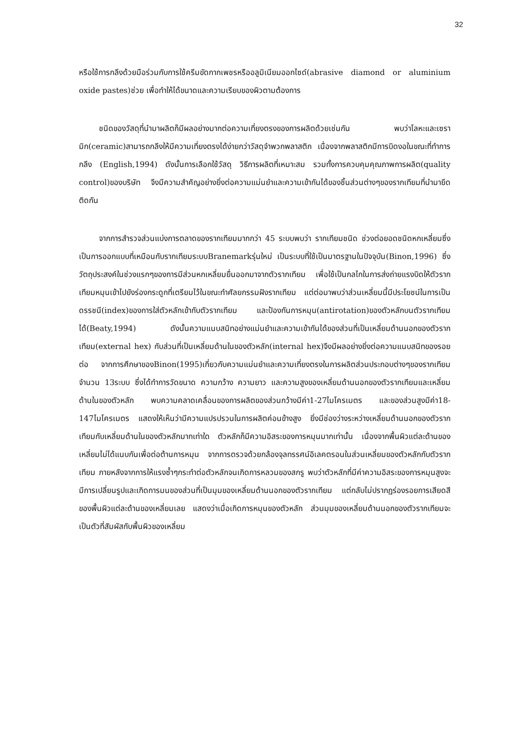32
หรือใช้การกลึงด้วยมือร่วมกับการใช้ครีมขัดกากเพชรหรืออลูมิเนียมออกไซด์(abrasive diamond or aluminium oxide pastes)ช่วย เพื่อทำให้ได้ขนาดและความเรียบของผิวตามต้องการ
ชนิดของวัสดุที่นำมาผลิตก็มีผลอย่างมากต่อความเที่ยงตรงของการผลิตด้วยเช่นกัน พบว่าโลหะและเซรามิก(ceramic)สามารถกลึงให้มีความเที่ยงตรงได้ง่ายกว่าวัสดุจำพวกพลาสติก เนื่องจากพลาสติกมีการบิดงอในขณะที่ทำการกลึง (English,1994) ดังนั้นการเลือกใช้วัสดุ วิธีการผลิตที่เหมาะสม รวมทั้งการควบคุมคุณภาพการผลิต(quality control)ของบริษัท จึงมีความสำคัญอย่างยิ่งต่อความแม่นยำและความเข้ากันได้ของชิ้นส่วนต่างๆของรากเทียมที่นำมายึดติดกัน
จากการสำรวจส่วนแบ่งการตลาดของรากเทียมมากกว่า 45 ระบบพบว่า รากเทียมชนิด ช่วงต่อยอดชนิดหกเหลี่ยมซึ่งเป็นการออกแบบที่เหมือนกับรากเทียมระบบBranemarkรุ่นใหม่ เป็นระบบที่ใช้เป็นมาตรฐานในปัจจุบัน(Binon,1996) ซึ่งวัตถุประสงค์ในช่วงแรกๆของการมีส่วนหกเหลี่ยมยื่นออกมาจากตัวรากเทียม เพื่อใช้เป็นกลไกในการส่งถ่ายแรงบิดให้ตัวรากเทียมหมุนเข้าไปยังร่องกระดูกที่เตรียมไว้ในขณะทำศัลยกรรมฝังรากเทียม แต่ต่อมาพบว่าส่วนเหลี่ยมนี้มีประโยชน์ในการเป็นดรรชนี(index)ของการใส่ตัวหลักเข้ากับตัวรากเทียม และป้องกันการหมุน(antirotation)ของตัวหลักบนตัวรากเทียมได้(Beaty,1994) ดังนั้นความแนบสนิทอย่างแม่นยำและความเข้ากันได้ของส่วนที่เป็นเหลี่ยมด้านนอกของตัวรากเทียม(external hex) กับส่วนที่เป็นเหลี่ยมด้านในของตัวหลัก(internal hex)จึงมีผลอย่างยิ่งต่อความแนบสนิทของรอยต่อ จากการศึกษาของBinon(1995)เกี่ยวกับความแม่นยำและความเที่ยงตรงในการผลิตส่วนประกอบต่างๆของรากเทียมจำนวน 13ระบบ ซึ่งได้ทำการวัดขนาด ความกว้าง ความยาว และความสูงของเหลี่ยมด้านนอกของตัวรากเทียมและเหลี่ยมด้านในของตัวหลัก พบความคลาดเคลื่อนของการผลิตของส่วนกว้างมีค่า1-27ไมโครเมตร และของส่วนสูงมีค่า18-147ไมโครเมตร แสดงให้เห็นว่ามีความแปรปรวนในการผลิตค่อนข้างสูง ยิ่งมีช่องว่างระหว่างเหลี่ยมด้านนอกของตัวรากเทียมกับเหลี่ยมด้านในของตัวหลักมากเท่าใด ตัวหลักก็มีความอิสระของการหมุนมากเท่านั้น เนื่องจากพื้นผิวแต่ละด้านของเหลี่ยมไม่ได้แนบกันเพื่อต่อต้านการหมุน จากการตรวจด้วยกล้องจุลทรรศน์อิเลคตรอนในส่วนเหลี่ยมของตัวหลักกับตัวรากเทียม ภายหลังจากการให้แรงซ้ำๆกระทำต่อตัวหลักจนเกิดการหลวมของสกรู พบว่าตัวหลักที่มีค่าความอิสระของการหมุนสูงจะมีการเปลี่ยนรูปและเกิดการมนของส่วนที่เป็นมุมของเหลี่ยมด้านนอกของตัวรากเทียม แต่กลับไม่ปรากฏร่องรอยการเสียดสีของพื้นผิวแต่ละด้านของเหลี่ยมเลย แสดงว่าเมื่อเกิดการหมุนของตัวหลัก ส่วนมุมของเหลี่ยมด้านนอกของตัวรากเทียมจะเป็นตัวที่สัมผัสกับพื้นผิวของเหลี่ยม